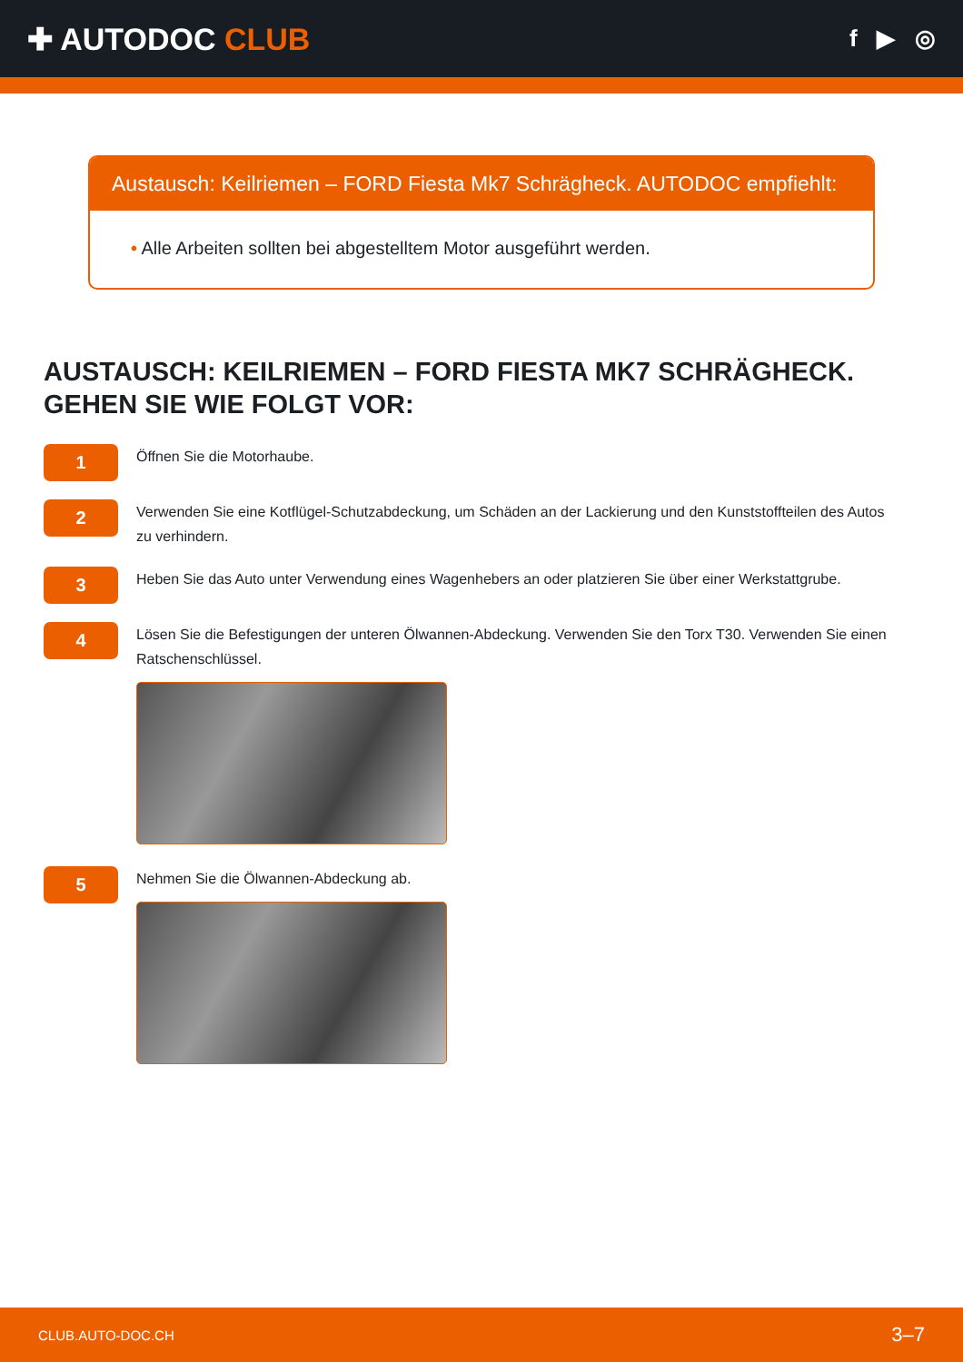✚ AUTODOC CLUB
f ▶ ◎
Austausch: Keilriemen – FORD Fiesta Mk7 Schrägheck. AUTODOC empfiehlt:
• Alle Arbeiten sollten bei abgestelltem Motor ausgeführt werden.
AUSTAUSCH: KEILRIEMEN – FORD FIESTA MK7 SCHRÄGHECK. GEHEN SIE WIE FOLGT VOR:
1
Öffnen Sie die Motorhaube.
2
Verwenden Sie eine Kotflügel-Schutzabdeckung, um Schäden an der Lackierung und den Kunststoffteilen des Autos zu verhindern.
3
Heben Sie das Auto unter Verwendung eines Wagenhebers an oder platzieren Sie über einer Werkstattgrube.
4
Lösen Sie die Befestigungen der unteren Ölwannen-Abdeckung. Verwenden Sie den Torx T30. Verwenden Sie einen Ratschenschlüssel.
5
Nehmen Sie die Ölwannen-Abdeckung ab.
CLUB.AUTO-DOC.CH 3–7